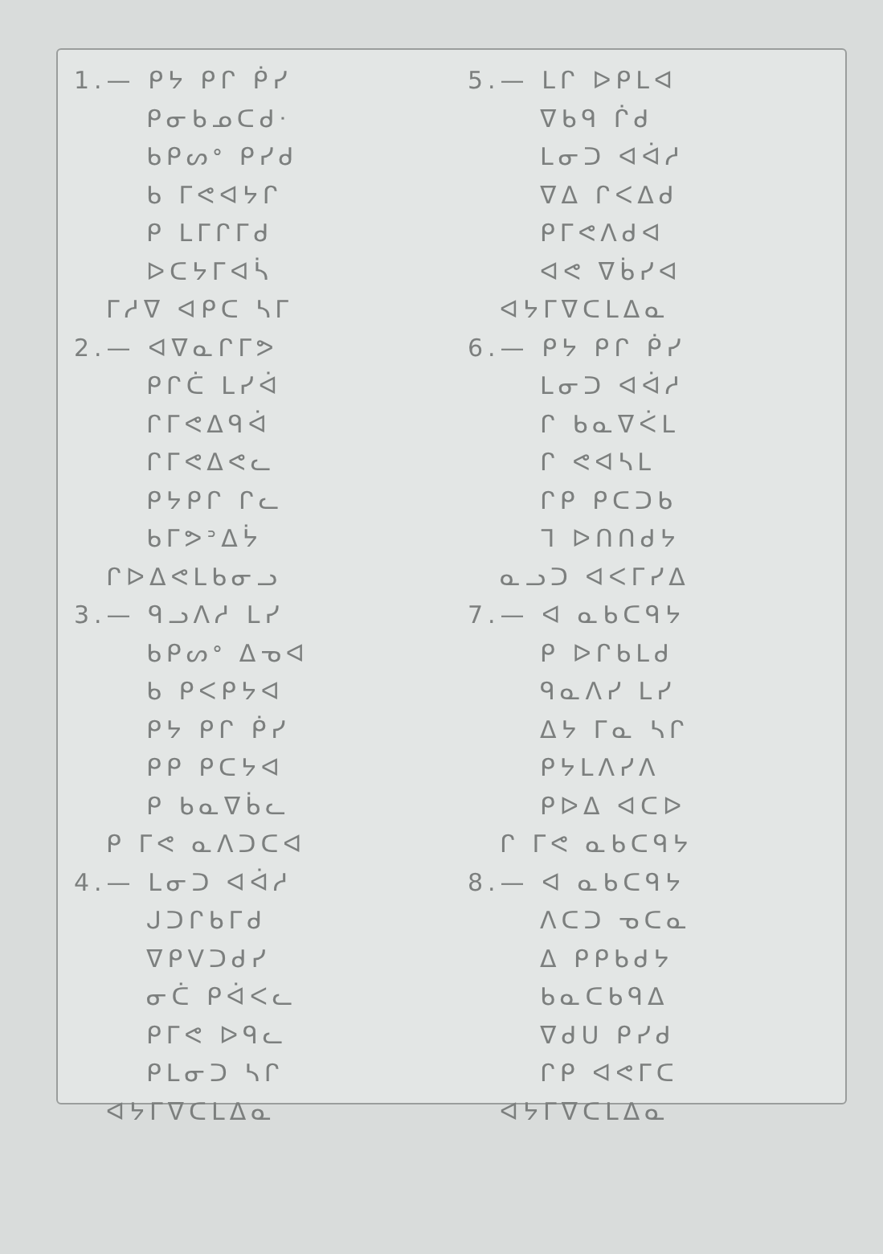1.— ᑭᔭ ᑭᒋ ᑮᓯ
ᑭᓂᑲᓄᑕᑯᐧ
ᑲᑭᔕᐤ ᑭᓯᑯ
ᑲ ᒥᕙᐊᔭᒋ
ᑭ ᒪᒥᒋᒥᑯ
ᐅᑕᔭᒥᐊᓵ
ᒥᓱᐁ ᐊᑭᑕ ᓴᒥ
2.— ᐊᐁᓇᒋᒥᕗ
ᑭᒋᑖ ᒪᓯᐋ
ᒋᒥᕙᐃᑫᐋ
ᒋᒥᕙᐃᕙᓚ
ᑭᔭᑭᒋ ᒋᓚ
ᑲᒥᕗᐣᐃᔮ
ᒋᐅᐃᕙᒪᑲᓂᓗ
3.— ᑫᓗᐱᓱ ᒪᓯ
ᑲᑭᔕᐤ ᐃᓀᐊ
ᑲ ᑭᐸᑭᔭᐊ
ᑭᔭ ᑭᒋ ᑮᓯ
ᑭᑭ ᑭᑕᔭᐊ
ᑭ ᑲᓇᐁᑳᓚ
ᑭ ᒥᕙ ᓇᐱᑐᑕᐊ
4.— ᒪᓂᑐ ᐊᐋᓱ
ᒍᑐᒋᑲᒥᑯ
ᐁᑭᐯᑐᑯᓯ
ᓂᑖ ᑭᐋᐸᓚ
ᑭᒥᕙ ᐅᑫᓚ
ᑭᒪᓂᑐ ᓴᒋ
ᐊᔭᒥᐁᑕᒪᐃᓇ
5.— ᒪᒋ ᐅᑭᒪᐊ
ᐁᑲᑫ ᒌᑯ
ᒪᓂᑐ ᐊᐋᓱ
ᐁᐃ ᒋᐸᐃᑯ
ᑭᒥᕙᐱᑯᐊ
ᐊᕙ ᐁᑳᓯᐊ
ᐊᔭᒥᐁᑕᒪᐃᓇ
6.— ᑭᔭ ᑭᒋ ᑮᓯ
ᒪᓂᑐ ᐊᐋᓱ
ᒋ ᑲᓇᐁᐹᒪ
ᒋ ᕙᐊᓴᒪ
ᒋᑭ ᑭᑕᑐᑲ
ᒣ ᐅᑎᑎᑯᔭ
ᓇᓗᑐ ᐊᐸᒥᓯᐃ
7.— ᐊ ᓇᑲᑕᑫᔭ
ᑭ ᐅᒋᑲᒪᑯ
ᑫᓇᐱᓯ ᒪᓯ
ᐃᔭ ᒥᓇ ᓴᒋ
ᑭᔭᒪᐱᓯᐱ
ᑭᐅᐃ ᐊᑕᐅ
ᒋ ᒥᕙ ᓇᑲᑕᑫᔭ
8.— ᐊ ᓇᑲᑕᑫᔭ
ᐱᑕᑐ ᓀᑕᓇ
ᐃ ᑭᑭᑲᑯᔭ
ᑲᓇᑕᑲᑫᐃ
ᐁᑯᑌ ᑭᓯᑯ
ᒋᑭ ᐊᕙᒥᑕ
ᐊᔭᒥᐁᑕᒪᐃᓇ